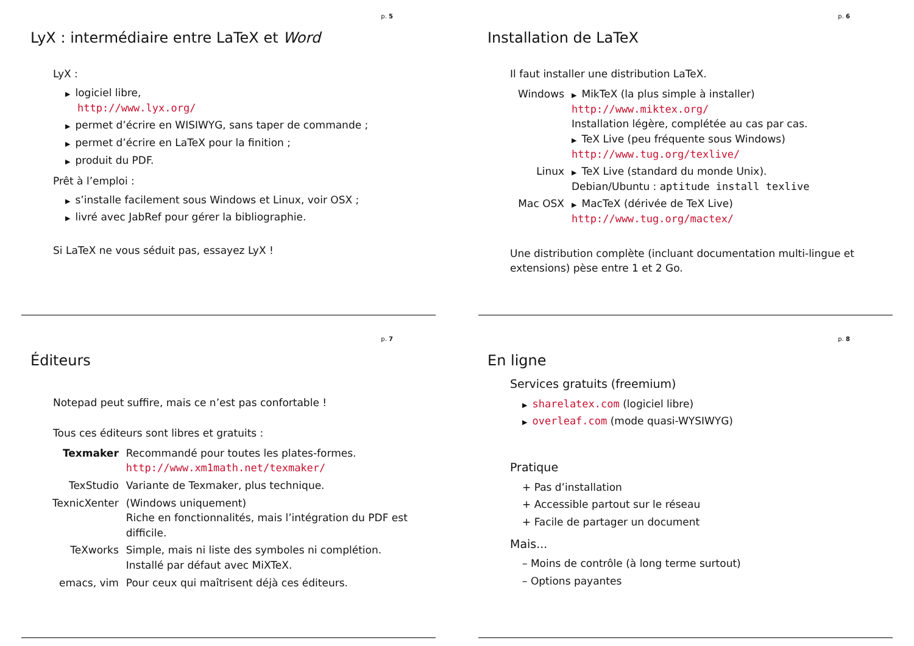p. 5
LyX : intermédiaire entre LaTeX et Word
LyX :
▶ logiciel libre,
http://www.lyx.org/
▶ permet d’écrire en WISIWYG, sans taper de commande ;
▶ permet d’écrire en LaTeX pour la finition ;
▶ produit du PDF.
Prêt à l’emploi :
▶ s’installe facilement sous Windows et Linux, voir OSX ;
▶ livré avec JabRef pour gérer la bibliographie.
Si LaTeX ne vous séduit pas, essayez LyX !
p. 6
Installation de LaTeX
Il faut installer une distribution LaTeX.
| Windows | ▶ MikTeX (la plus simple à installer) http://www.miktex.org/ Installation légère, complétée au cas par cas. ▶ TeX Live (peu fréquente sous Windows) http://www.tug.org/texlive/ |
| Linux | ▶ TeX Live (standard du monde Unix). Debian/Ubuntu : aptitude install texlive |
| Mac OSX | ▶ MacTeX (dérivée de TeX Live) http://www.tug.org/mactex/ |
Une distribution complète (incluant documentation multi-lingue et extensions) pèse entre 1 et 2 Go.
p. 7
Éditeurs
Notepad peut suffire, mais ce n’est pas confortable !
Tous ces éditeurs sont libres et gratuits :
| Texmaker | Recommandé pour toutes les plates-formes. http://www.xm1math.net/texmaker/ |
| TexStudio | Variante de Texmaker, plus technique. |
| TexnicXenter | (Windows uniquement) Riche en fonctionnalités, mais l’intégration du PDF est difficile. |
| TeXworks | Simple, mais ni liste des symboles ni complétion. Installé par défaut avec MiXTeX. |
| emacs, vim | Pour ceux qui maîtrisent déjà ces éditeurs. |
p. 8
En ligne
Services gratuits (freemium)
▶ sharelatex.com (logiciel libre)
▶ overleaf.com (mode quasi-WYSIWYG)
Pratique
+ Pas d’installation
+ Accessible partout sur le réseau
+ Facile de partager un document
Mais...
– Moins de contrôle (à long terme surtout)
– Options payantes